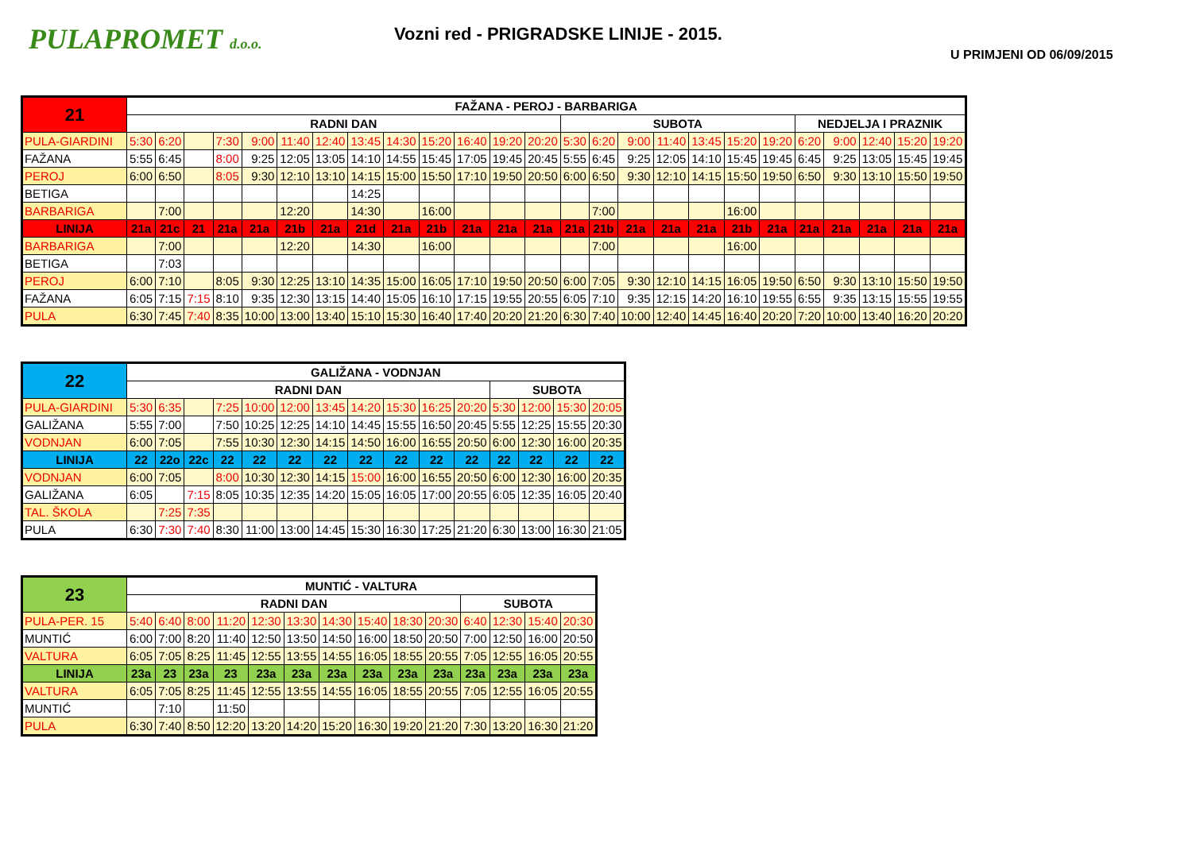PULAPROMET d.o.o.
Vozni red - PRIGRADSKE LINIJE - 2015.
U PRIMJENI OD 06/09/2015
| 21 | FAŽANA - PEROJ - BARBARIGA | | | | | | | | | | | | | | | | | | | | | | | | |
| --- | --- | --- | --- | --- | --- | --- | --- | --- | --- | --- | --- | --- | --- | --- | --- | --- | --- | --- | --- | --- | --- | --- | --- | --- | --- |
| | RADNI DAN | | | | | | | | | | | | | SUBOTA | | | | | | | NEDJELJA I PRAZNIK | | | | |
| PULA-GIARDINI | 5:30 | 6:20 | | 7:30 | 9:00 | 11:40 | 12:40 | 13:45 | 14:30 | 15:20 | 16:40 | 19:20 | 20:20 | 5:30 | 6:20 | 9:00 | 11:40 | 13:45 | 15:20 | 19:20 | 6:20 | 9:00 | 12:40 | 15:20 | 19:20 |
| FAŽANA | 5:55 | 6:45 | | 8:00 | 9:25 | 12:05 | 13:05 | 14:10 | 14:55 | 15:45 | 17:05 | 19:45 | 20:45 | 5:55 | 6:45 | 9:25 | 12:05 | 14:10 | 15:45 | 19:45 | 6:45 | 9:25 | 13:05 | 15:45 | 19:45 |
| PEROJ | 6:00 | 6:50 | | 8:05 | 9:30 | 12:10 | 13:10 | 14:15 | 15:00 | 15:50 | 17:10 | 19:50 | 20:50 | 6:00 | 6:50 | 9:30 | 12:10 | 14:15 | 15:50 | 19:50 | 6:50 | 9:30 | 13:10 | 15:50 | 19:50 |
| BETIGA | | | | | | | | 14:25 | | | | | | | | | | | | | | | | | |
| BARBARIGA | | 7:00 | | | | 12:20 | | 14:30 | | 16:00 | | | | | 7:00 | | | | 16:00 | | | | | | |
| LINIJA | 21a | 21c | 21 | 21a | 21a | 21b | 21a | 21d | 21a | 21b | 21a | 21a | 21a | 21a | 21b | 21a | 21a | 21a | 21b | 21a | 21a | 21a | 21a | 21a | 21a |
| BARBARIGA | | 7:00 | | | | 12:20 | | 14:30 | | 16:00 | | | | | 7:00 | | | | 16:00 | | | | | | |
| BETIGA | | 7:03 | | | | | | | | | | | | | | | | | | | | | | | |
| PEROJ | 6:00 | 7:10 | | 8:05 | 9:30 | 12:25 | 13:10 | 14:35 | 15:00 | 16:05 | 17:10 | 19:50 | 20:50 | 6:00 | 7:05 | 9:30 | 12:10 | 14:15 | 16:05 | 19:50 | 6:50 | 9:30 | 13:10 | 15:50 | 19:50 |
| FAŽANA | 6:05 | 7:15 | 7:15 | 8:10 | 9:35 | 12:30 | 13:15 | 14:40 | 15:05 | 16:10 | 17:15 | 19:55 | 20:55 | 6:05 | 7:10 | 9:35 | 12:15 | 14:20 | 16:10 | 19:55 | 6:55 | 9:35 | 13:15 | 15:55 | 19:55 |
| PULA | 6:30 | 7:45 | 7:40 | 8:35 | 10:00 | 13:00 | 13:40 | 15:10 | 15:30 | 16:40 | 17:40 | 20:20 | 21:20 | 6:30 | 7:40 | 10:00 | 12:40 | 14:45 | 16:40 | 20:20 | 7:20 | 10:00 | 13:40 | 16:20 | 20:20 |
| 22 | GALIŽANA - VODNJAN | | | | | | | | | | | | | | |
| --- | --- | --- | --- | --- | --- | --- | --- | --- | --- | --- | --- | --- | --- | --- | --- |
| | RADNI DAN | | | | | | | | | | | SUBOTA | | | |
| PULA-GIARDINI | 5:30 | 6:35 | | 7:25 | 10:00 | 12:00 | 13:45 | 14:20 | 15:30 | 16:25 | 20:20 | 5:30 | 12:00 | 15:30 | 20:05 |
| GALIŽANA | 5:55 | 7:00 | | 7:50 | 10:25 | 12:25 | 14:10 | 14:45 | 15:55 | 16:50 | 20:45 | 5:55 | 12:25 | 15:55 | 20:30 |
| VODNJAN | 6:00 | 7:05 | | 7:55 | 10:30 | 12:30 | 14:15 | 14:50 | 16:00 | 16:55 | 20:50 | 6:00 | 12:30 | 16:00 | 20:35 |
| LINIJA | 22 | 22o | 22c | 22 | 22 | 22 | 22 | 22 | 22 | 22 | 22 | 22 | 22 | 22 | 22 |
| VODNJAN | 6:00 | 7:05 | | 8:00 | 10:30 | 12:30 | 14:15 | 15:00 | 16:00 | 16:55 | 20:50 | 6:00 | 12:30 | 16:00 | 20:35 |
| GALIŽANA | 6:05 | | 7:15 | 8:05 | 10:35 | 12:35 | 14:20 | 15:05 | 16:05 | 17:00 | 20:55 | 6:05 | 12:35 | 16:05 | 20:40 |
| TAL. ŠKOLA | | 7:25 | 7:35 | | | | | | | | | | | | |
| PULA | 6:30 | 7:30 | 7:40 | 8:30 | 11:00 | 13:00 | 14:45 | 15:30 | 16:30 | 17:25 | 21:20 | 6:30 | 13:00 | 16:30 | 21:05 |
| 23 | MUNTIĆ - VALTURA | | | | | | | | | | | | | |
| --- | --- | --- | --- | --- | --- | --- | --- | --- | --- | --- | --- | --- | --- | --- |
| | RADNI DAN | | | | | | | | | | SUBOTA | | | |
| PULA-PER. 15 | 5:40 | 6:40 | 8:00 | 11:20 | 12:30 | 13:30 | 14:30 | 15:40 | 18:30 | 20:30 | 6:40 | 12:30 | 15:40 | 20:30 |
| MUNTIĆ | 6:00 | 7:00 | 8:20 | 11:40 | 12:50 | 13:50 | 14:50 | 16:00 | 18:50 | 20:50 | 7:00 | 12:50 | 16:00 | 20:50 |
| VALTURA | 6:05 | 7:05 | 8:25 | 11:45 | 12:55 | 13:55 | 14:55 | 16:05 | 18:55 | 20:55 | 7:05 | 12:55 | 16:05 | 20:55 |
| LINIJA | 23a | 23 | 23a | 23 | 23a | 23a | 23a | 23a | 23a | 23a | 23a | 23a | 23a | 23a |
| VALTURA | 6:05 | 7:05 | 8:25 | 11:45 | 12:55 | 13:55 | 14:55 | 16:05 | 18:55 | 20:55 | 7:05 | 12:55 | 16:05 | 20:55 |
| MUNTIĆ | | 7:10 | | 11:50 | | | | | | | | | | |
| PULA | 6:30 | 7:40 | 8:50 | 12:20 | 13:20 | 14:20 | 15:20 | 16:30 | 19:20 | 21:20 | 7:30 | 13:20 | 16:30 | 21:20 |